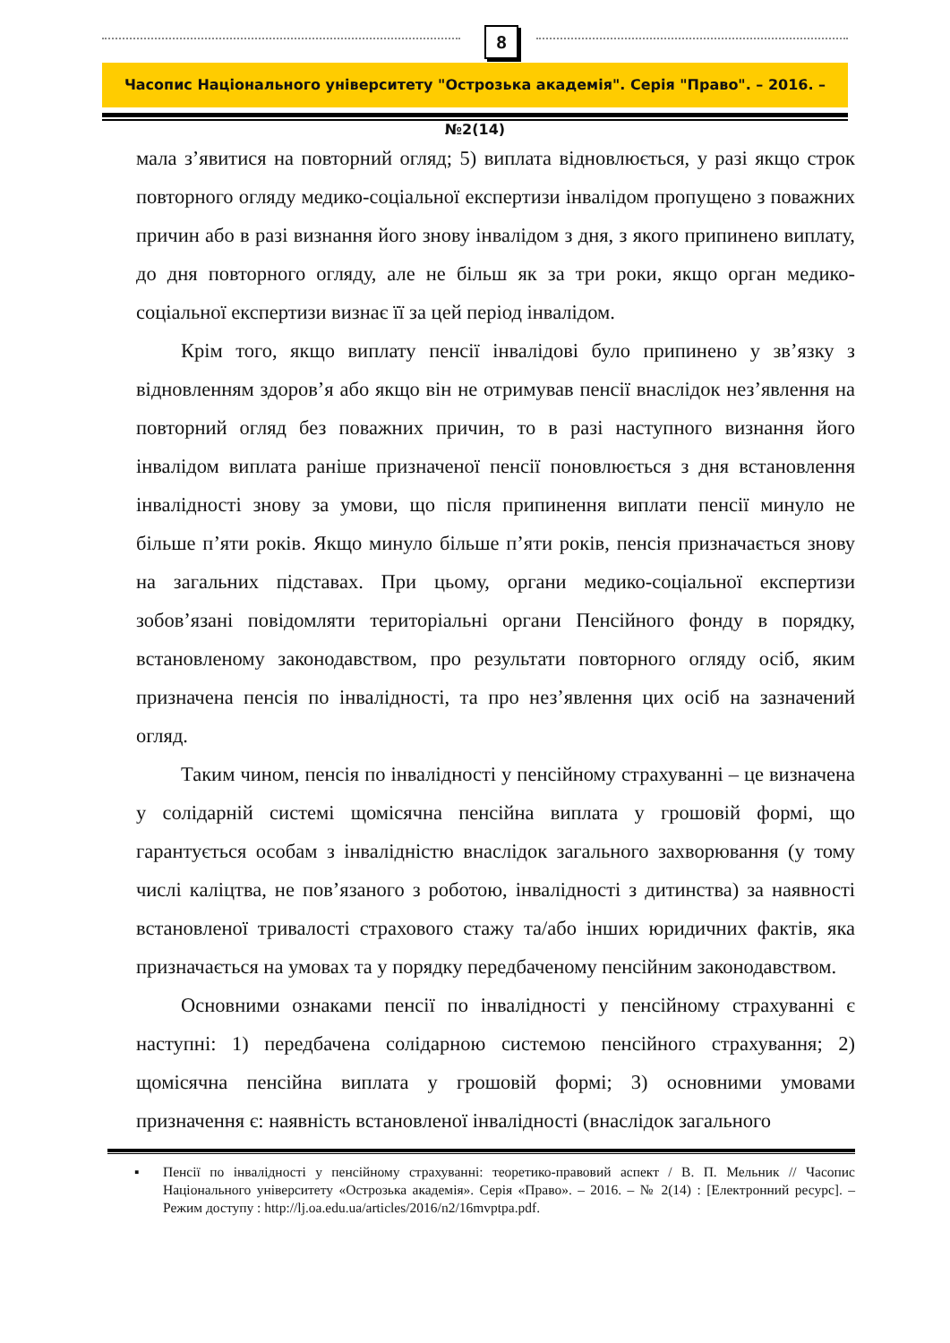8
Часопис Національного університету "Острозька академія". Серія "Право". – 2016. – №2(14)
мала з’явитися на повторний огляд; 5) виплата відновлюється, у разі якщо строк повторного огляду медико-соціальної експертизи інвалідом пропущено з поважних причин або в разі визнання його знову інвалідом з дня, з якого припинено виплату, до дня повторного огляду, але не більш як за три роки, якщо орган медико-соціальної експертизи визнає її за цей період інвалідом.
Крім того, якщо виплату пенсії інвалідові було припинено у зв’язку з відновленням здоров’я або якщо він не отримував пенсії внаслідок нез’явлення на повторний огляд без поважних причин, то в разі наступного визнання його інвалідом виплата раніше призначеної пенсії поновлюється з дня встановлення інвалідності знову за умови, що після припинення виплати пенсії минуло не більше п’яти років. Якщо минуло більше п’яти років, пенсія призначається знову на загальних підставах. При цьому, органи медико-соціальної експертизи зобов’язані повідомляти територіальні органи Пенсійного фонду в порядку, встановленому законодавством, про результати повторного огляду осіб, яким призначена пенсія по інвалідності, та про нез’явлення цих осіб на зазначений огляд.
Таким чином, пенсія по інвалідності у пенсійному страхуванні – це визначена у солідарній системі щомісячна пенсійна виплата у грошовій формі, що гарантується особам з інвалідністю внаслідок загального захворювання (у тому числі каліцтва, не пов’язаного з роботою, інвалідності з дитинства) за наявності встановленої тривалості страхового стажу та/або інших юридичних фактів, яка призначається на умовах та у порядку передбаченому пенсійним законодавством.
Основними ознаками пенсії по інвалідності у пенсійному страхуванні є наступні: 1) передбачена солідарною системою пенсійного страхування; 2) щомісячна пенсійна виплата у грошовій формі; 3) основними умовами призначення є: наявність встановленої інвалідності (внаслідок загального
▪ Пенсії по інвалідності у пенсійному страхуванні: теоретико-правовий аспект / В. П. Мельник // Часопис Національного університету «Острозька академія». Серія «Право». – 2016. – № 2(14) : [Електронний ресурс]. – Режим доступу : http://lj.oa.edu.ua/articles/2016/n2/16mvptpa.pdf.